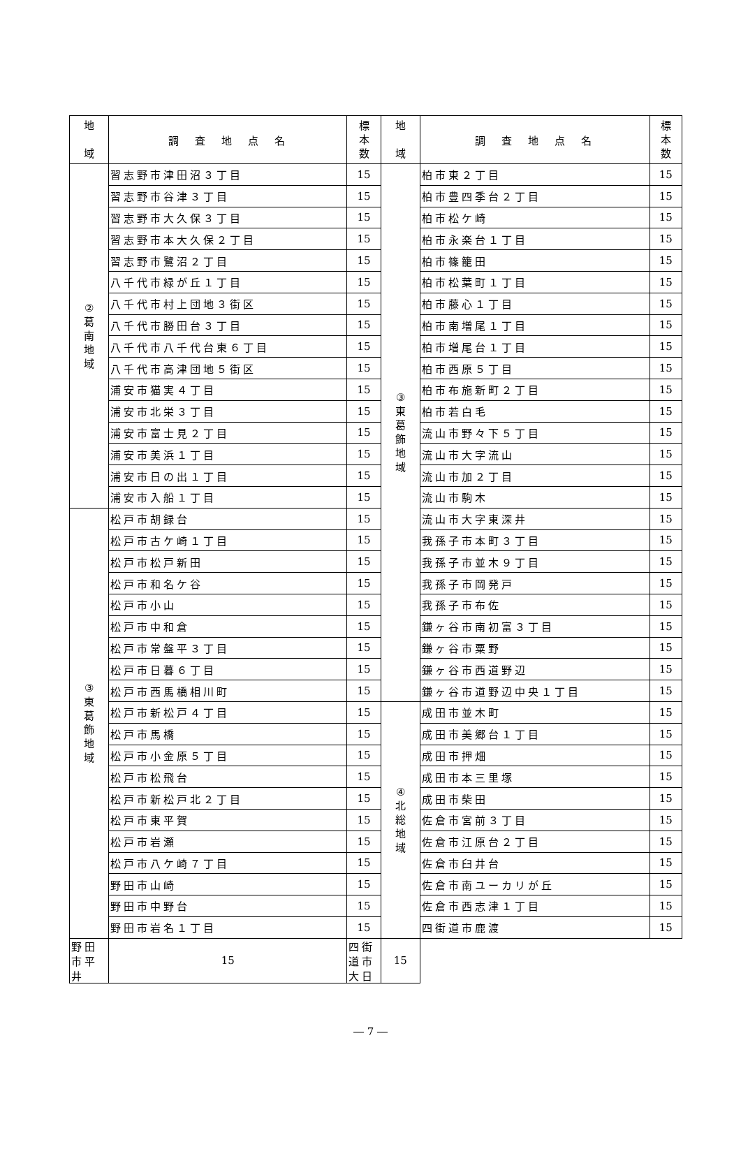| 地 域 | 調 査 地 点 名 | 標 本 数 | 地 域 | 調 査 地 点 名 | 標 本 数 |
| --- | --- | --- | --- | --- | --- |
| ② 葛 南 地 域 | 習志野市津田沼３丁目 | 15 | ③ 東 葛 飾 地 域 | 柏市東２丁目 | 15 |
| | 習志野市谷津３丁目 | 15 | | 柏市豊四季台２丁目 | 15 |
| | 習志野市大久保３丁目 | 15 | | 柏市松ケ崎 | 15 |
| | 習志野市本大久保２丁目 | 15 | | 柏市永楽台１丁目 | 15 |
| | 習志野市鷺沼２丁目 | 15 | | 柏市篠籠田 | 15 |
| | 八千代市緑が丘１丁目 | 15 | | 柏市松葉町１丁目 | 15 |
| | 八千代市村上団地３街区 | 15 | | 柏市藤心１丁目 | 15 |
| | 八千代市勝田台３丁目 | 15 | | 柏市南増尾１丁目 | 15 |
| | 八千代市八千代台東６丁目 | 15 | | 柏市増尾台１丁目 | 15 |
| | 八千代市高津団地５街区 | 15 | | 柏市西原５丁目 | 15 |
| | 浦安市猫実４丁目 | 15 | | 柏市布施新町２丁目 | 15 |
| | 浦安市北栄３丁目 | 15 | | 柏市若白毛 | 15 |
| | 浦安市富士見２丁目 | 15 | | 流山市野々下５丁目 | 15 |
| | 浦安市美浜１丁目 | 15 | | 流山市大字流山 | 15 |
| | 浦安市日の出１丁目 | 15 | | 流山市加２丁目 | 15 |
| | 浦安市入船１丁目 | 15 | | 流山市駒木 | 15 |
| ③ 東 葛 飾 地 域 | 松戸市胡録台 | 15 | | 流山市大字東深井 | 15 |
| | 松戸市古ケ崎１丁目 | 15 | | 我孫子市本町３丁目 | 15 |
| | 松戸市松戸新田 | 15 | | 我孫子市並木９丁目 | 15 |
| | 松戸市和名ケ谷 | 15 | | 我孫子市岡発戸 | 15 |
| | 松戸市小山 | 15 | | 我孫子市布佐 | 15 |
| | 松戸市中和倉 | 15 | | 鎌ヶ谷市南初富３丁目 | 15 |
| | 松戸市常盤平３丁目 | 15 | | 鎌ヶ谷市粟野 | 15 |
| | 松戸市日暮６丁目 | 15 | | 鎌ヶ谷市西道野辺 | 15 |
| | 松戸市西馬橋相川町 | 15 | | 鎌ヶ谷市道野辺中央１丁目 | 15 |
| | 松戸市新松戸４丁目 | 15 | ④ 北 総 地 域 | 成田市並木町 | 15 |
| | 松戸市馬橋 | 15 | | 成田市美郷台１丁目 | 15 |
| | 松戸市小金原５丁目 | 15 | | 成田市押畑 | 15 |
| | 松戸市松飛台 | 15 | | 成田市本三里塚 | 15 |
| | 松戸市新松戸北２丁目 | 15 | | 成田市柴田 | 15 |
| | 松戸市東平賀 | 15 | | 佐倉市宮前３丁目 | 15 |
| | 松戸市岩瀬 | 15 | | 佐倉市江原台２丁目 | 15 |
| | 松戸市八ケ崎７丁目 | 15 | | 佐倉市臼井台 | 15 |
| | 野田市山崎 | 15 | | 佐倉市南ユーカリが丘 | 15 |
| | 野田市中野台 | 15 | | 佐倉市西志津１丁目 | 15 |
| | 野田市岩名１丁目 | 15 | | 四街道市鹿渡 | 15 |
| 野田市平井 | 15 | 四街道市大日 | 15 | | |
― 7 ―